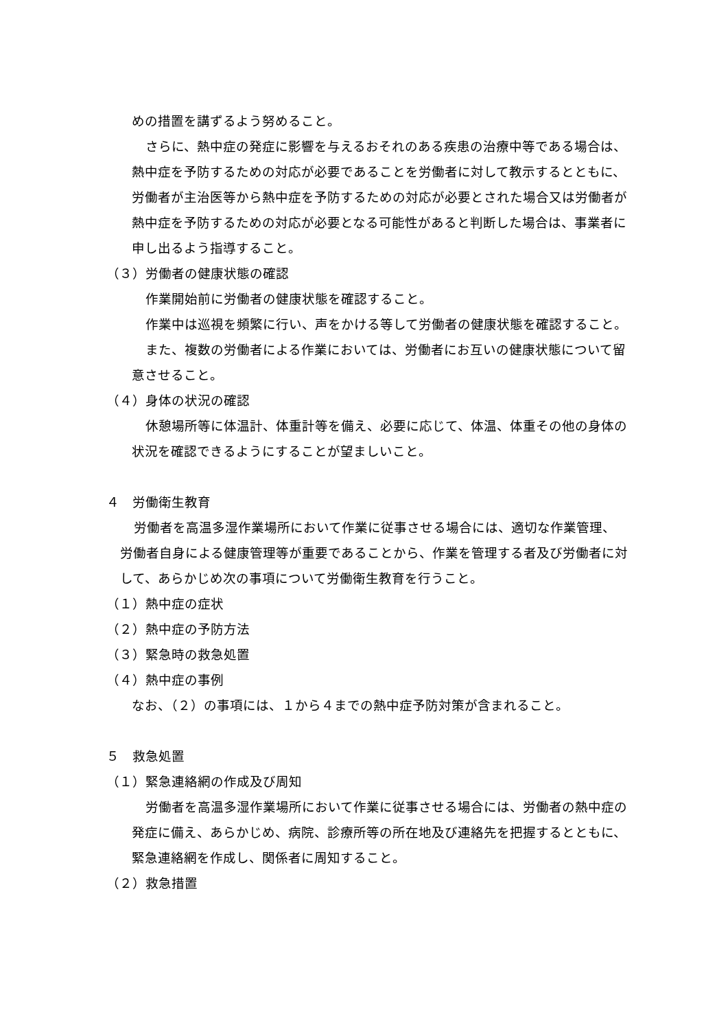めの措置を講ずるよう努めること。
さらに、熱中症の発症に影響を与えるおそれのある疾患の治療中等である場合は、熱中症を予防するための対応が必要であることを労働者に対して教示するとともに、労働者が主治医等から熱中症を予防するための対応が必要とされた場合又は労働者が熱中症を予防するための対応が必要となる可能性があると判断した場合は、事業者に申し出るよう指導すること。
（３）労働者の健康状態の確認
作業開始前に労働者の健康状態を確認すること。
作業中は巡視を頻繁に行い、声をかける等して労働者の健康状態を確認すること。
また、複数の労働者による作業においては、労働者にお互いの健康状態について留意させること。
（４）身体の状況の確認
休憩場所等に体温計、体重計等を備え、必要に応じて、体温、体重その他の身体の状況を確認できるようにすることが望ましいこと。
４　労働衛生教育
労働者を高温多湿作業場所において作業に従事させる場合には、適切な作業管理、労働者自身による健康管理等が重要であることから、作業を管理する者及び労働者に対して、あらかじめ次の事項について労働衛生教育を行うこと。
（１）熱中症の症状
（２）熱中症の予防方法
（３）緊急時の救急処置
（４）熱中症の事例
なお、（２）の事項には、１から４までの熱中症予防対策が含まれること。
５　救急処置
（１）緊急連絡網の作成及び周知
労働者を高温多湿作業場所において作業に従事させる場合には、労働者の熱中症の発症に備え、あらかじめ、病院、診療所等の所在地及び連絡先を把握するとともに、緊急連絡網を作成し、関係者に周知すること。
（２）救急措置